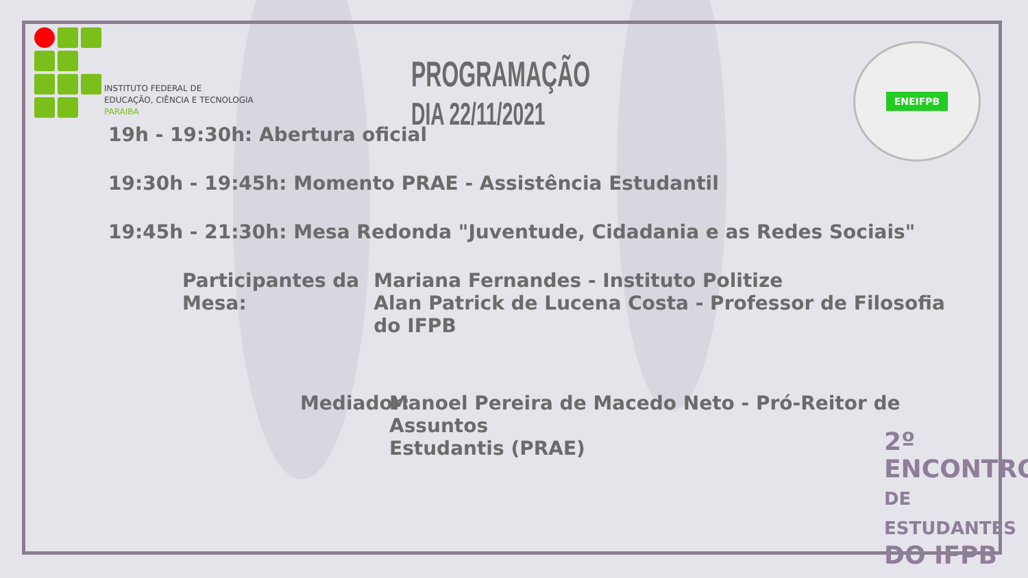INSTITUTO FEDERAL DE
EDUCAÇÃO, CIÊNCIA E TECNOLOGIA
PARAIBA
PROGRAMAÇÃO
DIA 22/11/2021
ENEIFPB
19h - 19:30h: Abertura oficial
19:30h - 19:45h: Momento PRAE - Assistência Estudantil
19:45h - 21:30h: Mesa Redonda "Juventude, Cidadania e as Redes Sociais"
Participantes da Mesa:
Mariana Fernandes - Instituto Politize
Alan Patrick de Lucena Costa - Professor de Filosofia do IFPB
Mediador:
Manoel Pereira de Macedo Neto - Pró-Reitor de Assuntos
Estudantis (PRAE)
2º
ENCONTRO
DE ESTUDANTES
DO IFPB